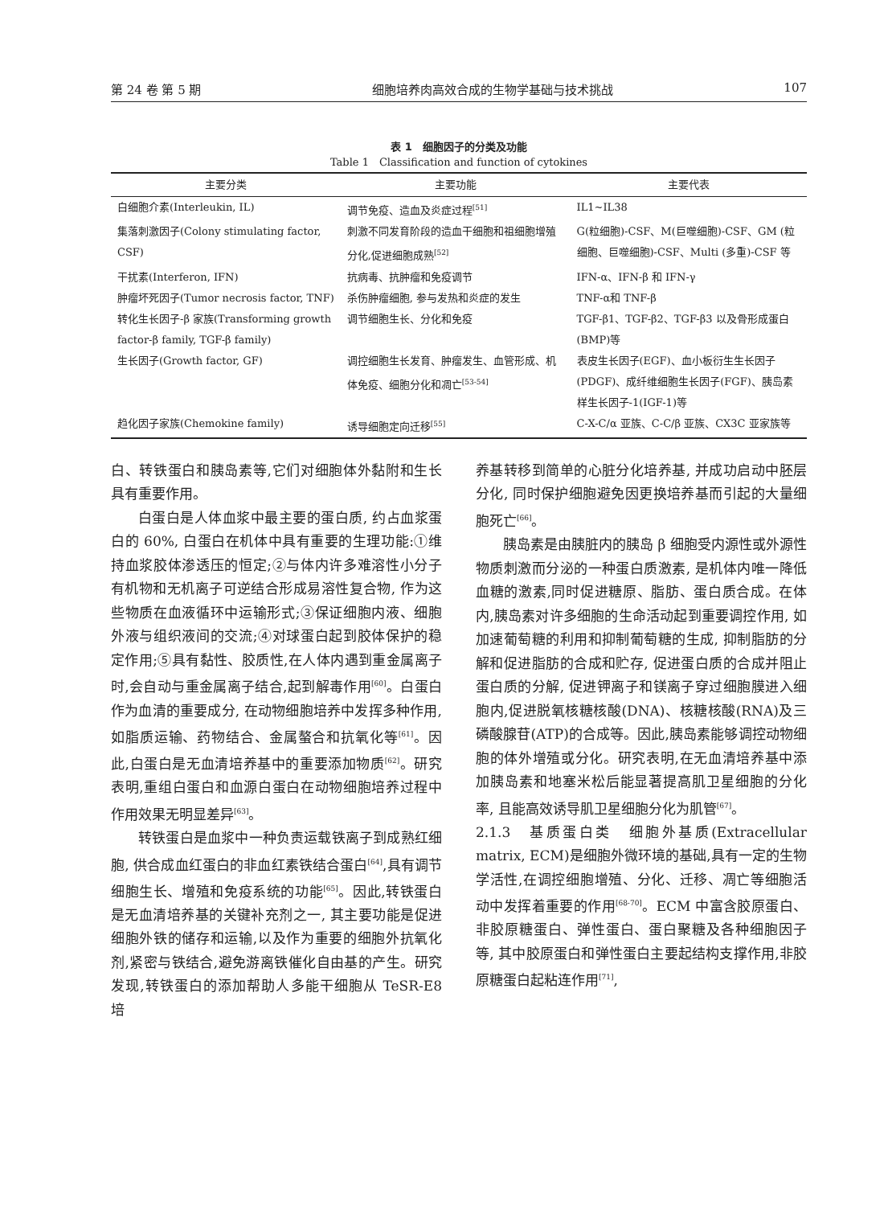第 24 卷 第 5 期 细胞培养肉高效合成的生物学基础与技术挑战 107
表 1　细胞因子的分类及功能
Table 1　Classification and function of cytokines
| 主要分类 | 主要功能 | 主要代表 |
| --- | --- | --- |
| 白细胞介素(Interleukin, IL) | 调节免疫、造血及炎症过程<sup>[51]</sup> | IL1~IL38 |
| 集落刺激因子(Colony stimulating factor, CSF) | 刺激不同发育阶段的造血干细胞和祖细胞增殖分化,促进细胞成熟<sup>[52]</sup> | G(粒细胞)-CSF、M(巨噬细胞)-CSF、GM (粒细胞、巨噬细胞)-CSF、Multi (多重)-CSF 等 |
| 干扰素(Interferon, IFN) | 抗病毒、抗肿瘤和免疫调节 | IFN-α、IFN-β 和 IFN-γ |
| 肿瘤坏死因子(Tumor necrosis factor, TNF) | 杀伤肿瘤细胞, 参与发热和炎症的发生 | TNF-α和 TNF-β |
| 转化生长因子-β 家族(Transforming growth factor-β family, TGF-β family) | 调节细胞生长、分化和免疫 | TGF-β1、TGF-β2、TGF-β3 以及骨形成蛋白(BMP)等 |
| 生长因子(Growth factor, GF) | 调控细胞生长发育、肿瘤发生、血管形成、机体免疫、细胞分化和凋亡<sup>[53-54]</sup> | 表皮生长因子(EGF)、血小板衍生生长因子(PDGF)、成纤维细胞生长因子(FGF)、胰岛素样生长因子-1(IGF-1)等 |
| 趋化因子家族(Chemokine family) | 诱导细胞定向迁移<sup>[55]</sup> | C-X-C/α 亚族、C-C/β 亚族、CX3C 亚家族等 |
白、转铁蛋白和胰岛素等,它们对细胞体外黏附和生长具有重要作用。
白蛋白是人体血浆中最主要的蛋白质, 约占血浆蛋白的 60%, 白蛋白在机体中具有重要的生理功能:①维持血浆胶体渗透压的恒定;②与体内许多难溶性小分子有机物和无机离子可逆结合形成易溶性复合物, 作为这些物质在血液循环中运输形式;③保证细胞内液、细胞外液与组织液间的交流;④对球蛋白起到胶体保护的稳定作用;⑤具有黏性、胶质性,在人体内遇到重金属离子时,会自动与重金属离子结合,起到解毒作用<sup>[60]</sup>。白蛋白作为血清的重要成分, 在动物细胞培养中发挥多种作用,如脂质运输、药物结合、金属螯合和抗氧化等<sup>[61]</sup>。因此,白蛋白是无血清培养基中的重要添加物质<sup>[62]</sup>。研究表明,重组白蛋白和血源白蛋白在动物细胞培养过程中作用效果无明显差异<sup>[63]</sup>。
转铁蛋白是血浆中一种负责运载铁离子到成熟红细胞, 供合成血红蛋白的非血红素铁结合蛋白<sup>[64]</sup>,具有调节细胞生长、增殖和免疫系统的功能<sup>[65]</sup>。因此,转铁蛋白是无血清培养基的关键补充剂之一, 其主要功能是促进细胞外铁的储存和运输,以及作为重要的细胞外抗氧化剂,紧密与铁结合,避免游离铁催化自由基的产生。研究发现,转铁蛋白的添加帮助人多能干细胞从 TeSR-E8 培
养基转移到简单的心脏分化培养基, 并成功启动中胚层分化, 同时保护细胞避免因更换培养基而引起的大量细胞死亡<sup>[66]</sup>。
胰岛素是由胰脏内的胰岛 β 细胞受内源性或外源性物质刺激而分泌的一种蛋白质激素, 是机体内唯一降低血糖的激素,同时促进糖原、脂肪、蛋白质合成。在体内,胰岛素对许多细胞的生命活动起到重要调控作用, 如加速葡萄糖的利用和抑制葡萄糖的生成, 抑制脂肪的分解和促进脂肪的合成和贮存, 促进蛋白质的合成并阻止蛋白质的分解, 促进钾离子和镁离子穿过细胞膜进入细胞内,促进脱氧核糖核酸(DNA)、核糖核酸(RNA)及三磷酸腺苷(ATP)的合成等。因此,胰岛素能够调控动物细胞的体外增殖或分化。研究表明,在无血清培养基中添加胰岛素和地塞米松后能显著提高肌卫星细胞的分化率, 且能高效诱导肌卫星细胞分化为肌管<sup>[67]</sup>。
2.1.3　基质蛋白类　细胞外基质(Extracellular matrix, ECM)是细胞外微环境的基础,具有一定的生物学活性,在调控细胞增殖、分化、迁移、凋亡等细胞活动中发挥着重要的作用<sup>[68-70]</sup>。ECM 中富含胶原蛋白、非胶原糖蛋白、弹性蛋白、蛋白聚糖及各种细胞因子等, 其中胶原蛋白和弹性蛋白主要起结构支撑作用,非胶原糖蛋白起粘连作用<sup>[71]</sup>,